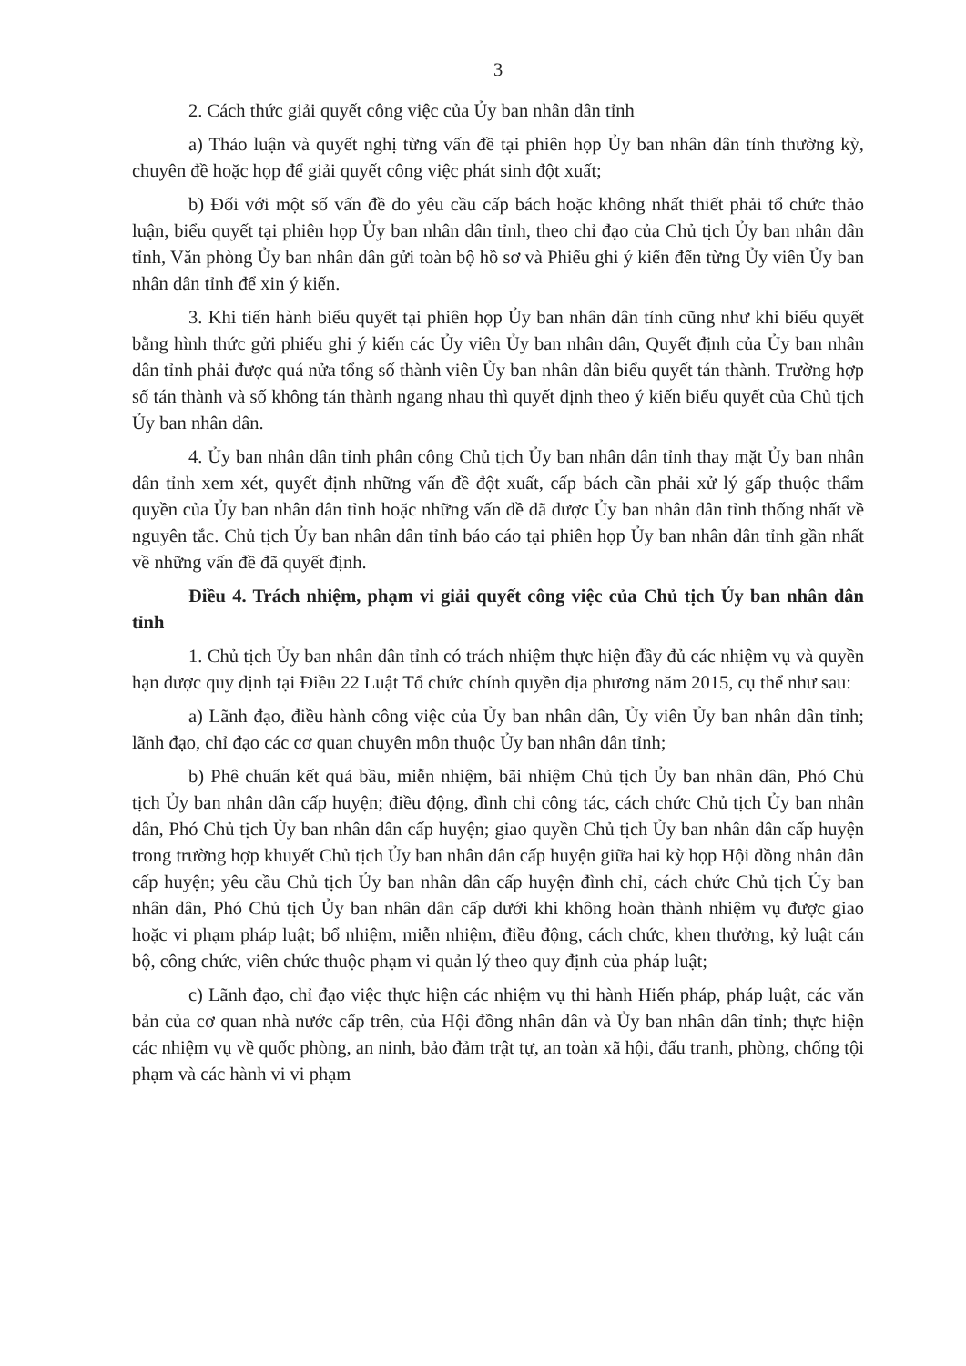3
2. Cách thức giải quyết công việc của Ủy ban nhân dân tỉnh
a) Thảo luận và quyết nghị từng vấn đề tại phiên họp Ủy ban nhân dân tỉnh thường kỳ, chuyên đề hoặc họp để giải quyết công việc phát sinh đột xuất;
b) Đối với một số vấn đề do yêu cầu cấp bách hoặc không nhất thiết phải tổ chức thảo luận, biểu quyết tại phiên họp Ủy ban nhân dân tỉnh, theo chỉ đạo của Chủ tịch Ủy ban nhân dân tỉnh, Văn phòng Ủy ban nhân dân gửi toàn bộ hồ sơ và Phiếu ghi ý kiến đến từng Ủy viên Ủy ban nhân dân tỉnh để xin ý kiến.
3. Khi tiến hành biểu quyết tại phiên họp Ủy ban nhân dân tỉnh cũng như khi biểu quyết bằng hình thức gửi phiếu ghi ý kiến các Ủy viên Ủy ban nhân dân, Quyết định của Ủy ban nhân dân tỉnh phải được quá nửa tổng số thành viên Ủy ban nhân dân biểu quyết tán thành. Trường hợp số tán thành và số không tán thành ngang nhau thì quyết định theo ý kiến biểu quyết của Chủ tịch Ủy ban nhân dân.
4. Ủy ban nhân dân tỉnh phân công Chủ tịch Ủy ban nhân dân tỉnh thay mặt Ủy ban nhân dân tỉnh xem xét, quyết định những vấn đề đột xuất, cấp bách cần phải xử lý gấp thuộc thẩm quyền của Ủy ban nhân dân tỉnh hoặc những vấn đề đã được Ủy ban nhân dân tỉnh thống nhất về nguyên tắc. Chủ tịch Ủy ban nhân dân tỉnh báo cáo tại phiên họp Ủy ban nhân dân tỉnh gần nhất về những vấn đề đã quyết định.
Điều 4. Trách nhiệm, phạm vi giải quyết công việc của Chủ tịch Ủy ban nhân dân tỉnh
1. Chủ tịch Ủy ban nhân dân tỉnh có trách nhiệm thực hiện đầy đủ các nhiệm vụ và quyền hạn được quy định tại Điều 22 Luật Tổ chức chính quyền địa phương năm 2015, cụ thể như sau:
a) Lãnh đạo, điều hành công việc của Ủy ban nhân dân, Ủy viên Ủy ban nhân dân tỉnh; lãnh đạo, chỉ đạo các cơ quan chuyên môn thuộc Ủy ban nhân dân tỉnh;
b) Phê chuẩn kết quả bầu, miễn nhiệm, bãi nhiệm Chủ tịch Ủy ban nhân dân, Phó Chủ tịch Ủy ban nhân dân cấp huyện; điều động, đình chỉ công tác, cách chức Chủ tịch Ủy ban nhân dân, Phó Chủ tịch Ủy ban nhân dân cấp huyện; giao quyền Chủ tịch Ủy ban nhân dân cấp huyện trong trường hợp khuyết Chủ tịch Ủy ban nhân dân cấp huyện giữa hai kỳ họp Hội đồng nhân dân cấp huyện; yêu cầu Chủ tịch Ủy ban nhân dân cấp huyện đình chỉ, cách chức Chủ tịch Ủy ban nhân dân, Phó Chủ tịch Ủy ban nhân dân cấp dưới khi không hoàn thành nhiệm vụ được giao hoặc vi phạm pháp luật; bổ nhiệm, miễn nhiệm, điều động, cách chức, khen thưởng, kỷ luật cán bộ, công chức, viên chức thuộc phạm vi quản lý theo quy định của pháp luật;
c) Lãnh đạo, chỉ đạo việc thực hiện các nhiệm vụ thi hành Hiến pháp, pháp luật, các văn bản của cơ quan nhà nước cấp trên, của Hội đồng nhân dân và Ủy ban nhân dân tỉnh; thực hiện các nhiệm vụ về quốc phòng, an ninh, bảo đảm trật tự, an toàn xã hội, đấu tranh, phòng, chống tội phạm và các hành vi vi phạm